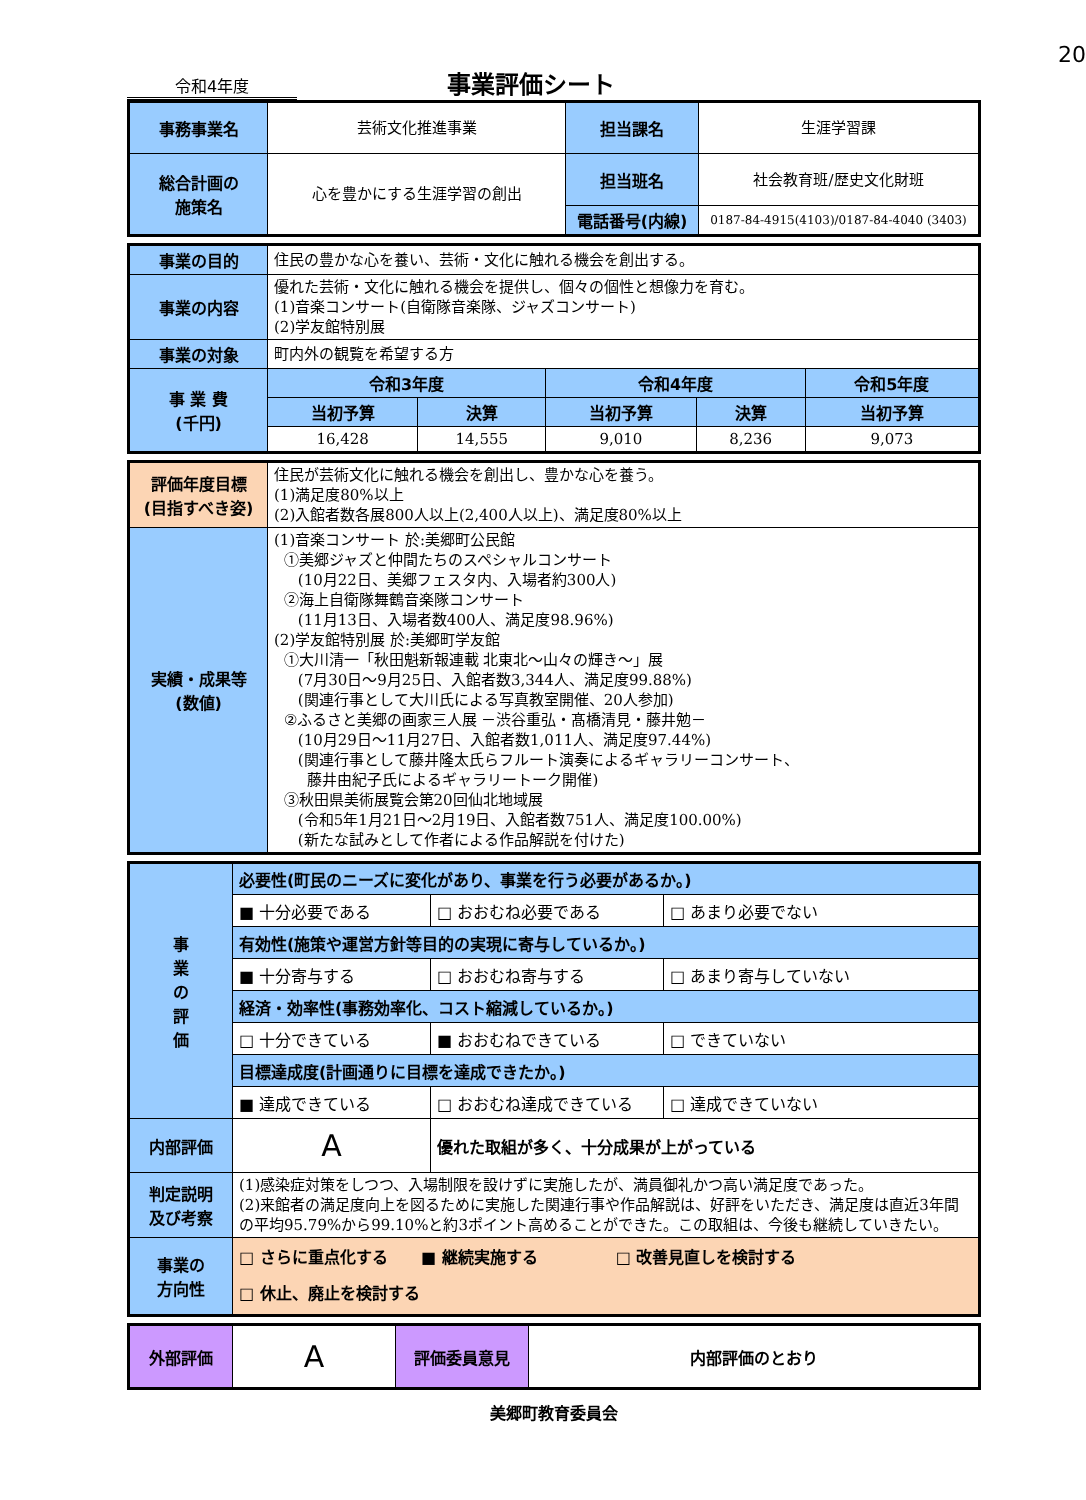20
令和4年度
事業評価シート
| 事務事業名 | 芸術文化推進事業 | 担当課名 | 生涯学習課 |
| 総合計画の 施策名 | 心を豊かにする生涯学習の創出 | 担当班名 | 社会教育班/歴史文化財班 |
| | | 電話番号(内線) | 0187-84-4915(4103)/0187-84-4040 (3403) |
| 事業の目的 | 住民の豊かな心を養い、芸術・文化に触れる機会を創出する。 | | | | |
| 事業の内容 | 優れた芸術・文化に触れる機会を提供し、個々の個性と想像力を育む。 (1)音楽コンサート(自衛隊音楽隊、ジャズコンサート) (2)学友館特別展 | | | | |
| 事業の対象 | 町内外の観覧を希望する方 | | | | |
| 事 業 費 (千円) | 令和3年度 | | 令和4年度 | | 令和5年度 |
| | 当初予算 | 決算 | 当初予算 | 決算 | 当初予算 |
| | 16,428 | 14,555 | 9,010 | 8,236 | 9,073 |
| 評価年度目標 (目指すべき姿) | 住民が芸術文化に触れる機会を創出し、豊かな心を養う。 (1)満足度80%以上 (2)入館者数各展800人以上(2,400人以上)、満足度80%以上 |
| 実績・成果等 (数値) | (1)音楽コンサート 於:美郷町公民館 ①美郷ジャズと仲間たちのスペシャルコンサート (10月22日、美郷フェスタ内、入場者約300人) ②海上自衛隊舞鶴音楽隊コンサート (11月13日、入場者数400人、満足度98.96%) (2)学友館特別展 於:美郷町学友館 ①大川清一「秋田魁新報連載 北東北～山々の輝き～」展 (7月30日～9月25日、入館者数3,344人、満足度99.88%) (関連行事として大川氏による写真教室開催、20人参加) ②ふるさと美郷の画家三人展 －渋谷重弘・髙橋清見・藤井勉－ (10月29日～11月27日、入館者数1,011人、満足度97.44%) (関連行事として藤井隆太氏らフルート演奏によるギャラリーコンサート、 藤井由紀子氏によるギャラリートーク開催) ③秋田県美術展覧会第20回仙北地域展 (令和5年1月21日～2月19日、入館者数751人、満足度100.00%) (新たな試みとして作者による作品解説を付けた) |
| 事 業 の 評 価 | 必要性(町民のニーズに変化があり、事業を行う必要があるか。) | | |
| | ■ 十分必要である | □ おおむね必要である | □ あまり必要でない |
| | 有効性(施策や運営方針等目的の実現に寄与しているか。) | | |
| | ■ 十分寄与する | □ おおむね寄与する | □ あまり寄与していない |
| | 経済・効率性(事務効率化、コスト縮減しているか。) | | |
| | □ 十分できている | ■ おおむねできている | □ できていない |
| | 目標達成度(計画通りに目標を達成できたか。) | | |
| | ■ 達成できている | □ おおむね達成できている | □ 達成できていない |
| 内部評価 | A | 優れた取組が多く、十分成果が上がっている | |
| 判定説明 及び考察 | (1)感染症対策をしつつ、入場制限を設けずに実施したが、満員御礼かつ高い満足度であった。 (2)来館者の満足度向上を図るために実施した関連行事や作品解説は、好評をいただき、満足度は直近3年間の平均95.79%から99.10%と約3ポイント高めることができた。この取組は、今後も継続していきたい。 | | |
| 事業の 方向性 | □ さらに重点化する ■ 継続実施する □ 改善見直しを検討する □ 休止、廃止を検討する | | |
| 外部評価 | A | 評価委員意見 | 内部評価のとおり |
美郷町教育委員会